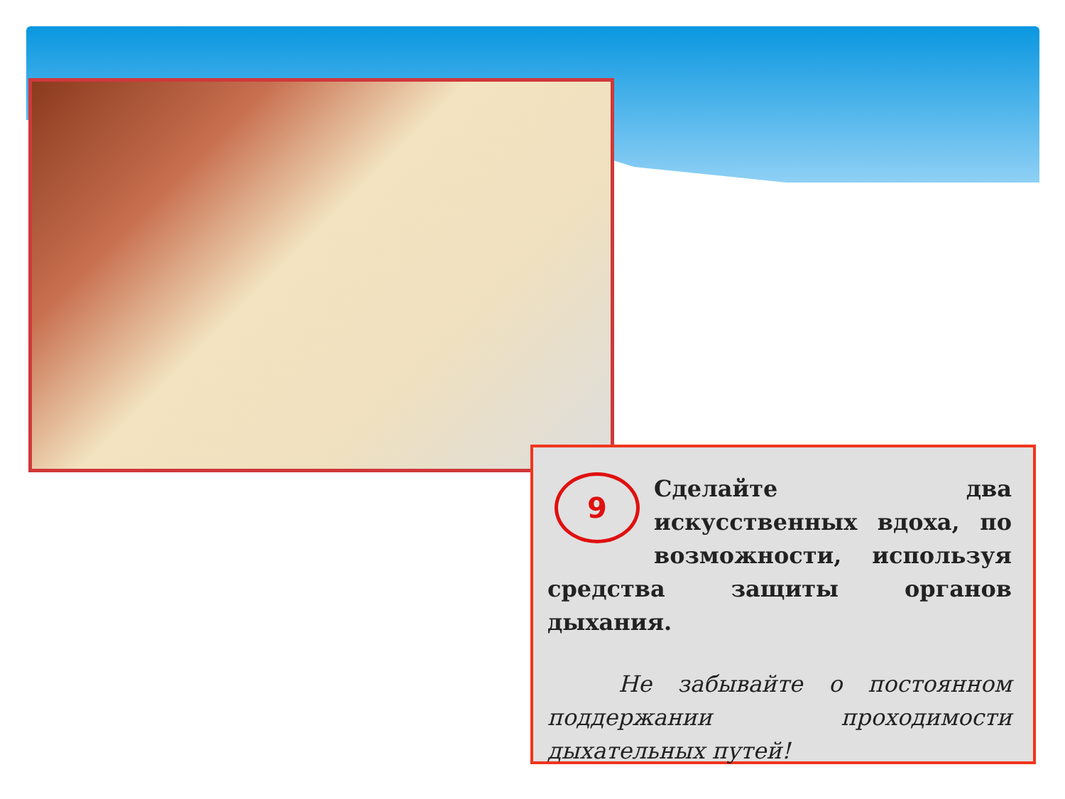9
Сделайте два искусственных вдоха, по возможности, используя средства защиты органов дыхания.
Не забывайте о постоянном поддержании проходимости дыхательных путей!